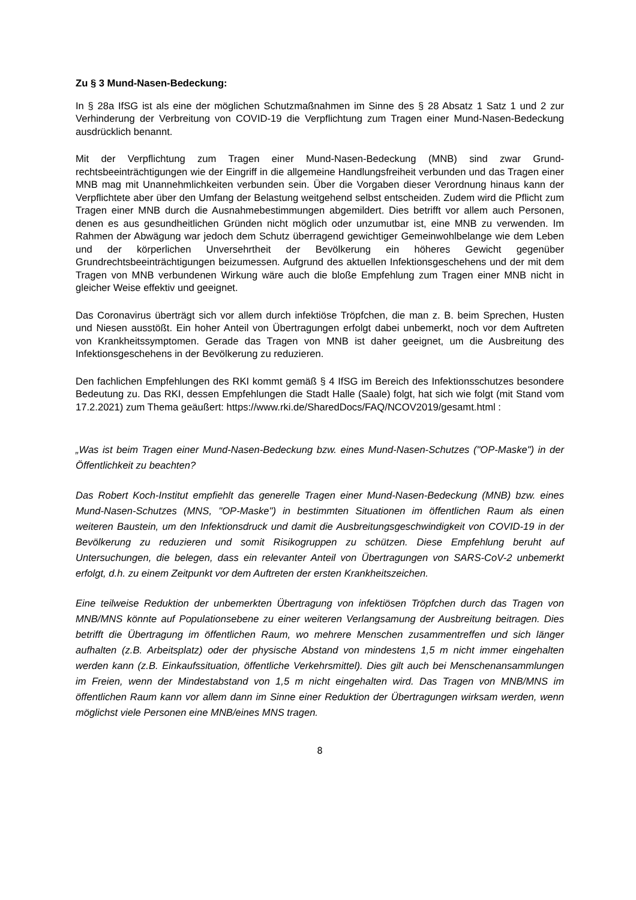Zu § 3 Mund-Nasen-Bedeckung:
In § 28a IfSG ist als eine der möglichen Schutzmaßnahmen im Sinne des § 28 Absatz 1 Satz 1 und 2 zur Verhinderung der Verbreitung von COVID-19 die Verpflichtung zum Tragen einer Mund-Nasen-Bedeckung ausdrücklich benannt.
Mit der Verpflichtung zum Tragen einer Mund-Nasen-Bedeckung (MNB) sind zwar Grund­rechtsbeeinträchtigungen wie der Eingriff in die allgemeine Handlungsfreiheit verbunden und das Tragen einer MNB mag mit Unannehmlichkeiten verbunden sein. Über die Vorgaben dieser Verordnung hinaus kann der Verpflichtete aber über den Umfang der Belastung weitgehend selbst entscheiden. Zudem wird die Pflicht zum Tragen einer MNB durch die Ausnahmebestimmungen abgemildert. Dies betrifft vor allem auch Personen, denen es aus gesundheitlichen Gründen nicht möglich oder unzumutbar ist, eine MNB zu verwenden. Im Rahmen der Abwägung war jedoch dem Schutz überragend gewichtiger Gemeinwohl­belange wie dem Leben und der körperlichen Unversehrtheit der Bevölkerung ein höheres Gewicht gegenüber Grundrechtsbeeinträchtigungen beizumessen. Aufgrund des aktuellen Infektionsgeschehens und der mit dem Tragen von MNB verbundenen Wirkung wäre auch die bloße Empfehlung zum Tragen einer MNB nicht in gleicher Weise effektiv und geeignet.
Das Coronavirus überträgt sich vor allem durch infektiöse Tröpfchen, die man z. B. beim Sprechen, Husten und Niesen ausstößt. Ein hoher Anteil von Übertragungen erfolgt dabei unbemerkt, noch vor dem Auftreten von Krankheitssymptomen. Gerade das Tragen von MNB ist daher geeignet, um die Ausbreitung des Infektionsgeschehens in der Bevölkerung zu reduzieren.
Den fachlichen Empfehlungen des RKI kommt gemäß § 4 IfSG im Bereich des Infektions­schutzes besondere Bedeutung zu. Das RKI, dessen Empfehlungen die Stadt Halle (Saale) folgt, hat sich wie folgt (mit Stand vom 17.2.2021) zum Thema geäußert: https://www.rki.de/SharedDocs/FAQ/NCOV2019/gesamt.html :
„Was ist beim Tragen einer Mund-Nasen-Bedeckung bzw. eines Mund-Nasen-Schutzes ("OP-Maske") in der Öffentlichkeit zu beachten?
Das Robert Koch-Institut empfiehlt das generelle Tragen einer Mund-Nasen-Bedeckung (MNB) bzw. eines Mund-Nasen-Schutzes (MNS, "OP-Maske") in bestimmten Situationen im öffentlichen Raum als einen weiteren Baustein, um den Infektionsdruck und damit die Ausbreitungsgeschwindigkeit von COVID-19 in der Bevölkerung zu reduzieren und somit Risikogruppen zu schützen. Diese Empfehlung beruht auf Untersuchungen, die belegen, dass ein relevanter Anteil von Übertragungen von SARS-CoV-2 unbemerkt erfolgt, d.h. zu einem Zeitpunkt vor dem Auftreten der ersten Krankheitszeichen.
Eine teilweise Reduktion der unbemerkten Übertragung von infektiösen Tröpfchen durch das Tragen von MNB/MNS könnte auf Populationsebene zu einer weiteren Verlangsamung der Ausbreitung beitragen. Dies betrifft die Übertragung im öffentlichen Raum, wo mehrere Menschen zusammentreffen und sich länger aufhalten (z.B. Arbeitsplatz) oder der physische Abstand von mindestens 1,5 m nicht immer eingehalten werden kann (z.B. Einkaufssituation, öffentliche Verkehrsmittel). Dies gilt auch bei Menschenansammlungen im Freien, wenn der Mindestabstand von 1,5 m nicht eingehalten wird. Das Tragen von MNB/MNS im öffentlichen Raum kann vor allem dann im Sinne einer Reduktion der Übertragungen wirksam werden, wenn möglichst viele Personen eine MNB/eines MNS tragen.
8